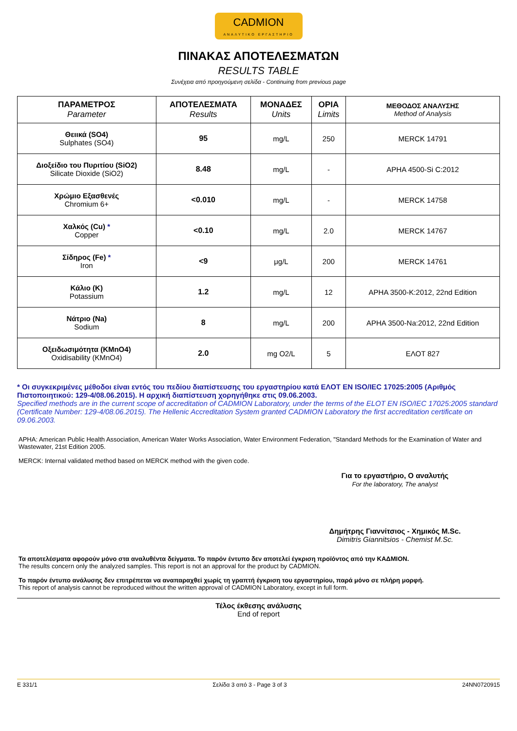CADMION
ΑΝΑΛΥΤΙΚΟ ΕΡΓΑΣΤΗΡΙΟ
ΠΙΝΑΚΑΣ ΑΠΟΤΕΛΕΣΜΑΤΩΝ
RESULTS TABLE
Συνέχεια από προηγούμενη σελίδα - Continuing from previous page
| ΠΑΡΑΜΕΤΡΟΣ Parameter | ΑΠΟΤΕΛΕΣΜΑΤΑ Results | ΜΟΝΑΔΕΣ Units | ΟΡΙΑ Limits | ΜΕΘΟΔΟΣ ΑΝΑΛΥΣΗΣ Method of Analysis |
| --- | --- | --- | --- | --- |
| Θειικά (SO4) Sulphates (SO4) | 95 | mg/L | 250 | MERCK 14791 |
| Διοξείδιο του Πυριτίου (SiO2) Silicate Dioxide (SiO2) | 8.48 | mg/L | - | APHA 4500-Si C:2012 |
| Χρώμιο Εξασθενές Chromium 6+ | <0.010 | mg/L | - | MERCK 14758 |
| Χαλκός (Cu) * Copper | <0.10 | mg/L | 2.0 | MERCK 14767 |
| Σίδηρος (Fe) * Iron | <9 | μg/L | 200 | MERCK 14761 |
| Κάλιο (K) Potassium | 1.2 | mg/L | 12 | APHA 3500-K:2012, 22nd Edition |
| Νάτριο (Na) Sodium | 8 | mg/L | 200 | APHA 3500-Na:2012, 22nd Edition |
| Οξειδωσιμότητα (KMnO4) Oxidisability (KMnO4) | 2.0 | mg O2/L | 5 | ΕΛΟΤ 827 |
* Οι συγκεκριμένες μέθοδοι είναι εντός του πεδίου διαπίστευσης του εργαστηρίου κατά ΕΛΟΤ EN ISO/IEC 17025:2005 (Αριθμός Πιστοποιητικού: 129-4/08.06.2015). Η αρχική διαπίστευση χορηγήθηκε στις 09.06.2003.
Specified methods are in the current scope of accreditation of CADMION Laboratory, under the terms of the ELOT EN ISO/IEC 17025:2005 standard (Certificate Number: 129-4/08.06.2015). The Hellenic Accreditation System granted CADMION Laboratory the first accreditation certificate on 09.06.2003.
APHA: American Public Health Association, American Water Works Association, Water Environment Federation, "Standard Methods for the Examination of Water and Wastewater, 21st Edition 2005.
MERCK: Internal validated method based on MERCK method with the given code.
Για το εργαστήριο, Ο αναλυτής
For the laboratory, The analyst
Δημήτρης Γιαννίτσιος - Χημικός M.Sc.
Dimitris Giannitsios - Chemist M.Sc.
Τα αποτελέσματα αφορούν μόνο στα αναλυθέντα δείγματα. Το παρόν έντυπο δεν αποτελεί έγκριση προϊόντος από την ΚΑΔΜΙΟΝ.
The results concern only the analyzed samples. This report is not an approval for the product by CADMION.
Το παρόν έντυπο ανάλυσης δεν επιτρέπεται να αναπαραχθεί χωρίς τη γραπτή έγκριση του εργαστηρίου, παρά μόνο σε πλήρη μορφή.
This report of analysis cannot be reproduced without the written approval of CADMION Laboratory, except in full form.
Τέλος έκθεσης ανάλυσης
End of report
E 331/1 Σελίδα 3 από 3 - Page 3 of 3 24NN0720915